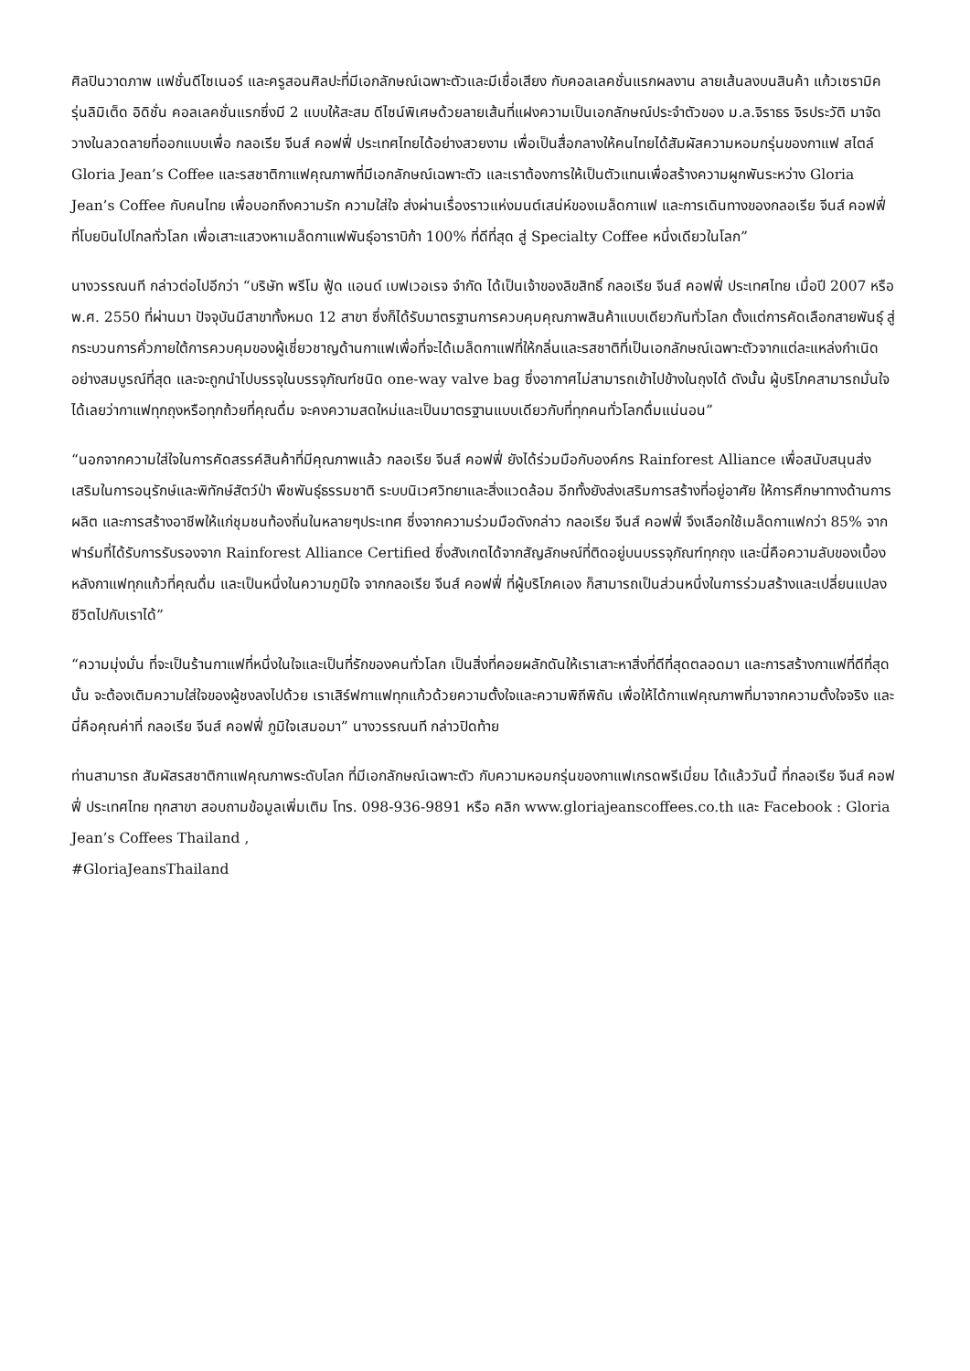ศิลปินวาดภาพ แฟชั่นดีไซเนอร์ และครูสอนศิลปะที่มีเอกลักษณ์เฉพาะตัวและมีเชื่อเสียง กับคอลเลคชั่นแรกผลงาน ลายเส้นลงบนสินค้า แก้วเซรามิค รุ่นลิมิเต็ด อิดิชั่น คอลเลคชั่นแรกซึ่งมี 2 แบบให้สะสม ดีไซน์พิเศษด้วยลายเส้นที่แฝงความเป็นเอกลักษณ์ประจำตัวของ ม.ล.จิราธร จิรประวัติ มาจัดวางในลวดลายที่ออกแบบเพื่อ กลอเรีย จีนส์ คอฟฟี่ ประเทศไทยได้อย่างสวยงาม เพื่อเป็นสื่อกลางให้คนไทยได้สัมผัสความหอมกรุ่นของกาแฟ สไตล์ Gloria Jean’s Coffee และรสชาติกาแฟคุณภาพที่มีเอกลักษณ์เฉพาะตัว และเราต้องการให้เป็นตัวแทนเพื่อสร้างความผูกพันระหว่าง Gloria Jean’s Coffee กับคนไทย เพื่อบอกถึงความรัก ความใส่ใจ ส่งผ่านเรื่องราวแห่งมนต์เสน่ห์ของเมล็ดกาแฟ และการเดินทางของกลอเรีย จีนส์ คอฟฟี่ ที่โบยบินไปไกลทั่วโลก เพื่อเสาะแสวงหาเมล็ดกาแฟพันธุ์อาราบิก้า 100% ที่ดีที่สุด สู่ Specialty Coffee หนึ่งเดียวในโลก”
นางวรรณนที กล่าวต่อไปอีกว่า “บริษัท พรีโม ฟู้ด แอนด์ เบฟเวอเรจ จำกัด ได้เป็นเจ้าของลิขสิทธิ์ กลอเรีย จีนส์ คอฟฟี่ ประเทศไทย เมื่อปี 2007 หรือพ.ศ. 2550 ที่ผ่านมา ปัจจุบันมีสาขาทั้งหมด 12 สาขา ซึ่งก็ได้รับมาตรฐานการควบคุมคุณภาพสินค้าแบบเดียวกันทั่วโลก ตั้งแต่การคัดเลือกสายพันธุ์ สู่กระบวนการคั่วภายใต้การควบคุมของผู้เชี่ยวชาญด้านกาแฟเพื่อที่จะได้เมล็ดกาแฟที่ให้กลิ่นและรสชาติที่เป็นเอกลักษณ์เฉพาะตัวจากแต่ละแหล่งกำเนิดอย่างสมบูรณ์ที่สุด และจะถูกนำไปบรรจุในบรรจุภัณฑ์ชนิด one-way valve bag ซึ่งอากาศไม่สามารถเข้าไปข้างในถุงได้ ดังนั้น ผู้บริโภคสามารถมั่นใจได้เลยว่ากาแฟทุกถุงหรือทุกถ้วยที่คุณดื่ม จะคงความสดใหม่และเป็นมาตรฐานแบบเดียวกับที่ทุกคนทั่วโลกดื่มแน่นอน”
“นอกจากความใส่ใจในการคัดสรรค์สินค้าที่มีคุณภาพแล้ว กลอเรีย จีนส์ คอฟฟี่ ยังได้ร่วมมือกับองค์กร Rainforest Alliance เพื่อสนับสนุนส่งเสริมในการอนุรักษ์และพิทักษ์สัตว์ป่า พืชพันธุ์ธรรมชาติ ระบบนิเวศวิทยาและสิ่งแวดล้อม อีกทั้งยังส่งเสริมการสร้างที่อยู่อาศัย ให้การศึกษาทางด้านการผลิต และการสร้างอาชีพให้แก่ชุมชนท้องถิ่นในหลายๆประเทศ ซึ่งจากความร่วมมือดังกล่าว กลอเรีย จีนส์ คอฟฟี่ จึงเลือกใช้เมล็ดกาแฟกว่า 85% จากฟาร์มที่ได้รับการรับรองจาก Rainforest Alliance Certified ซึ่งสังเกตได้จากสัญลักษณ์ที่ติดอยู่บนบรรจุภัณฑ์ทุกถุง และนี่คือความลับของเบื้องหลังกาแฟทุกแก้วที่คุณดื่ม และเป็นหนึ่งในความภูมิใจ จากกลอเรีย จีนส์ คอฟฟี่ ที่ผู้บริโภคเอง ก็สามารถเป็นส่วนหนึ่งในการร่วมสร้างและเปลี่ยนแปลงชีวิตไปกับเราได้”
“ความมุ่งมั่น ที่จะเป็นร้านกาแฟที่หนึ่งในใจและเป็นที่รักของคนทั่วโลก เป็นสิ่งที่คอยผลักดันให้เราเสาะหาสิ่งที่ดีที่สุดตลอดมา และการสร้างกาแฟที่ดีที่สุดนั้น จะต้องเติมความใส่ใจของผู้ชงลงไปด้วย เราเสิร์ฟกาแฟทุกแก้วด้วยความตั้งใจและความพิถีพิถัน เพื่อให้ได้กาแฟคุณภาพที่มาจากความตั้งใจจริง และนี่คือคุณค่าที่ กลอเรีย จีนส์ คอฟฟี่ ภูมิใจเสมอมา” นางวรรณนที กล่าวปิดท้าย
ท่านสามารถ สัมผัสรสชาติกาแฟคุณภาพระดับโลก ที่มีเอกลักษณ์เฉพาะตัว กับความหอมกรุ่นของกาแฟเกรดพรีเมี่ยม ได้แล้ววันนี้ ที่กลอเรีย จีนส์ คอฟฟี่ ประเทศไทย ทุกสาขา สอบถามข้อมูลเพิ่มเติม โทร. 098-936-9891 หรือ คลิก www.gloriajeanscoffees.co.th และ Facebook : Gloria Jean’s Coffees Thailand ,
#GloriaJeansThailand